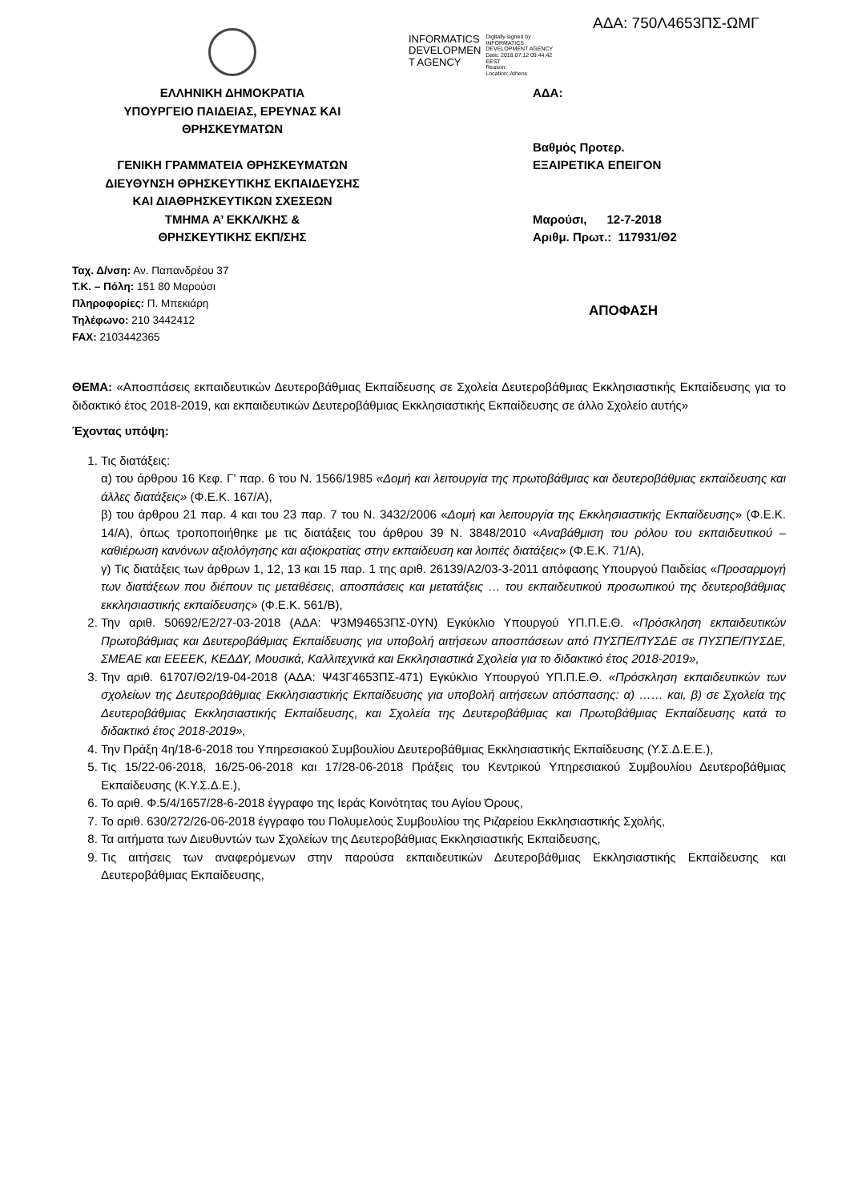ΕΛΛΗΝΙΚΗ ΔΗΜΟΚΡΑΤΙΑ
ΥΠΟΥΡΓΕΙΟ ΠΑΙΔΕΙΑΣ, ΕΡΕΥΝΑΣ ΚΑΙ
ΘΡΗΣΚΕΥΜΑΤΩΝ
ΓΕΝΙΚΗ ΓΡΑΜΜΑΤΕΙΑ ΘΡΗΣΚΕΥΜΑΤΩΝ
ΔΙΕΥΘΥΝΣΗ ΘΡΗΣΚΕΥΤΙΚΗΣ ΕΚΠΑΙΔΕΥΣΗΣ
ΚΑΙ ΔΙΑΘΡΗΣΚΕΥΤΙΚΩΝ ΣΧΕΣΕΩΝ
ΤΜΗΜΑ Α’ ΕΚΚΛ/ΚΗΣ &
ΘΡΗΣΚΕΥΤΙΚΗΣ ΕΚΠ/ΣΗΣ
INFORMATICS
DEVELOPMEN
T AGENCY
Digitally signed by
INFORMATICS
DEVELOPMENT AGENCY
Date: 2018.07.12 09:44:42
EEST
Reason:
Location: Athens
ΑΔΑ: 750Λ4653ΠΣ-ΩΜΓ
ΑΔΑ:
Βαθμός Προτερ.
ΕΞΑΙΡΕΤΙΚΑ ΕΠΕΙΓΟΝ
Μαρούσι, 12-7-2018
Αριθμ. Πρωτ.: 117931/Θ2
ΑΠΟΦΑΣΗ
Ταχ. Δ/νση: Αν. Παπανδρέου 37
Τ.Κ. – Πόλη: 151 80 Μαρούσι
Πληροφορίες: Π. Μπεκιάρη
Τηλέφωνο: 210 3442412
FAX: 2103442365
ΘΕΜΑ: «Αποσπάσεις εκπαιδευτικών Δευτεροβάθμιας Εκπαίδευσης σε Σχολεία Δευτεροβάθμιας Εκκλησιαστικής Εκπαίδευσης για το διδακτικό έτος 2018-2019, και εκπαιδευτικών Δευτεροβάθμιας Εκκλησιαστικής Εκπαίδευσης σε άλλο Σχολείο αυτής»
Έχοντας υπόψη:
1. Τις διατάξεις:
α) του άρθρου 16 Κεφ. Γ’ παρ. 6 του Ν. 1566/1985 «Δομή και λειτουργία της πρωτοβάθμιας και δευτεροβάθμιας εκπαίδευσης και άλλες διατάξεις» (Φ.Ε.Κ. 167/Α),
β) του άρθρου 21 παρ. 4 και του 23 παρ. 7 του Ν. 3432/2006 «Δομή και λειτουργία της Εκκλησιαστικής Εκπαίδευσης» (Φ.Ε.Κ. 14/Α), όπως τροποποιήθηκε με τις διατάξεις του άρθρου 39 Ν. 3848/2010 «Αναβάθμιση του ρόλου του εκπαιδευτικού – καθιέρωση κανόνων αξιολόγησης και αξιοκρατίας στην εκπαίδευση και λοιπές διατάξεις» (Φ.Ε.Κ. 71/Α),
γ) Τις διατάξεις των άρθρων 1, 12, 13 και 15 παρ. 1 της αριθ. 26139/Α2/03-3-2011 απόφασης Υπουργού Παιδείας «Προσαρμογή των διατάξεων που διέπουν τις μεταθέσεις, αποσπάσεις και μετατάξεις … του εκπαιδευτικού προσωπικού της δευτεροβάθμιας εκκλησιαστικής εκπαίδευσης» (Φ.Ε.Κ. 561/Β),
2. Την αριθ. 50692/Ε2/27-03-2018 (ΑΔΑ: Ψ3Μ94653ΠΣ-0ΥΝ) Εγκύκλιο Υπουργού ΥΠ.Π.Ε.Θ. «Πρόσκληση εκπαιδευτικών Πρωτοβάθμιας και Δευτεροβάθμιας Εκπαίδευσης για υποβολή αιτήσεων αποσπάσεων από ΠΥΣΠΕ/ΠΥΣΔΕ σε ΠΥΣΠΕ/ΠΥΣΔΕ, ΣΜΕΑΕ και ΕΕΕΕΚ, ΚΕΔΔΥ, Μουσικά, Καλλιτεχνικά και Εκκλησιαστικά Σχολεία για το διδακτικό έτος 2018-2019»,
3. Την αριθ. 61707/Θ2/19-04-2018 (ΑΔΑ: Ψ43Γ4653ΠΣ-471) Εγκύκλιο Υπουργού ΥΠ.Π.Ε.Θ. «Πρόσκληση εκπαιδευτικών των σχολείων της Δευτεροβάθμιας Εκκλησιαστικής Εκπαίδευσης για υποβολή αιτήσεων απόσπασης: α) …… και, β) σε Σχολεία της Δευτεροβάθμιας Εκκλησιαστικής Εκπαίδευσης, και Σχολεία της Δευτεροβάθμιας και Πρωτοβάθμιας Εκπαίδευσης κατά το διδακτικό έτος 2018-2019»,
4. Την Πράξη 4η/18-6-2018 του Υπηρεσιακού Συμβουλίου Δευτεροβάθμιας Εκκλησιαστικής Εκπαίδευσης (Υ.Σ.Δ.Ε.Ε.),
5. Τις 15/22-06-2018, 16/25-06-2018 και 17/28-06-2018 Πράξεις του Κεντρικού Υπηρεσιακού Συμβουλίου Δευτεροβάθμιας Εκπαίδευσης (Κ.Υ.Σ.Δ.Ε.),
6. Το αριθ. Φ.5/4/1657/28-6-2018 έγγραφο της Ιεράς Κοινότητας του Αγίου Όρους,
7. Το αριθ. 630/272/26-06-2018 έγγραφο του Πολυμελούς Συμβουλίου της Ριζαρείου Εκκλησιαστικής Σχολής,
8. Τα αιτήματα των Διευθυντών των Σχολείων της Δευτεροβάθμιας Εκκλησιαστικής Εκπαίδευσης,
9. Τις αιτήσεις των αναφερόμενων στην παρούσα εκπαιδευτικών Δευτεροβάθμιας Εκκλησιαστικής Εκπαίδευσης και Δευτεροβάθμιας Εκπαίδευσης,